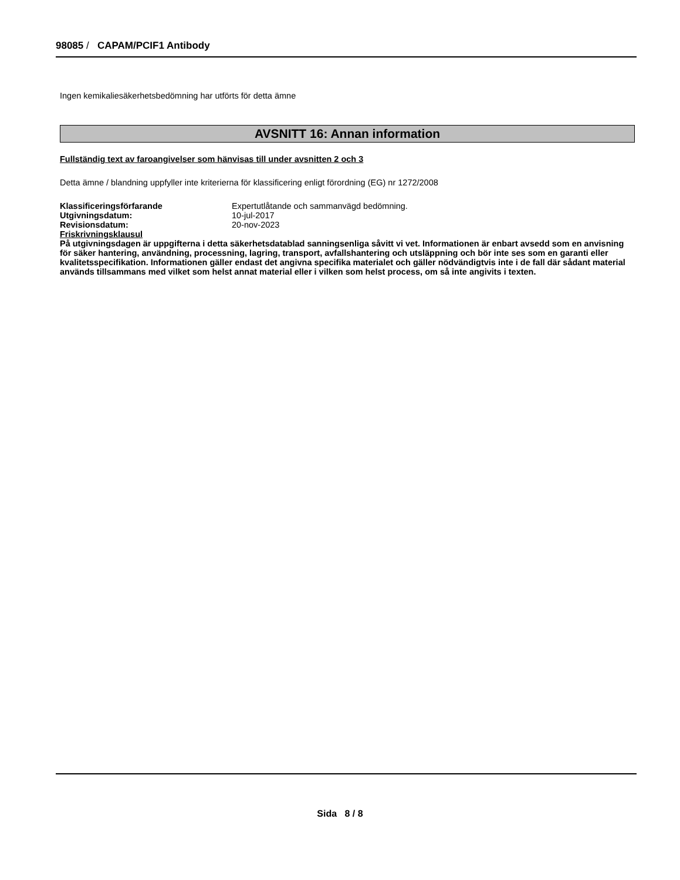98085 / CAPAM/PCIF1 Antibody
Ingen kemikaliesäkerhetsbedömning har utförts för detta ämne
AVSNITT 16: Annan information
Fullständig text av faroangivelser som hänvisas till under avsnitten 2 och 3
Detta ämne / blandning uppfyller inte kriterierna för klassificering enligt förordning (EG) nr 1272/2008
| Klassificeringsförfarande | Expertutlåtande och sammanvägd bedömning. |
| Utgivningsdatum: | 10-jul-2017 |
| Revisionsdatum: | 20-nov-2023 |
Friskrivningsklausul
På utgivningsdagen är uppgifterna i detta säkerhetsdatablad sanningsenliga såvitt vi vet. Informationen är enbart avsedd som en anvisning för säker hantering, användning, processning, lagring, transport, avfallshantering och utsläppning och bör inte ses som en garanti eller kvalitetsspecifikation. Informationen gäller endast det angivna specifika materialet och gäller nödvändigtvis inte i de fall där sådant material används tillsammans med vilket som helst annat material eller i vilken som helst process, om så inte angivits i texten.
Sida 8 / 8